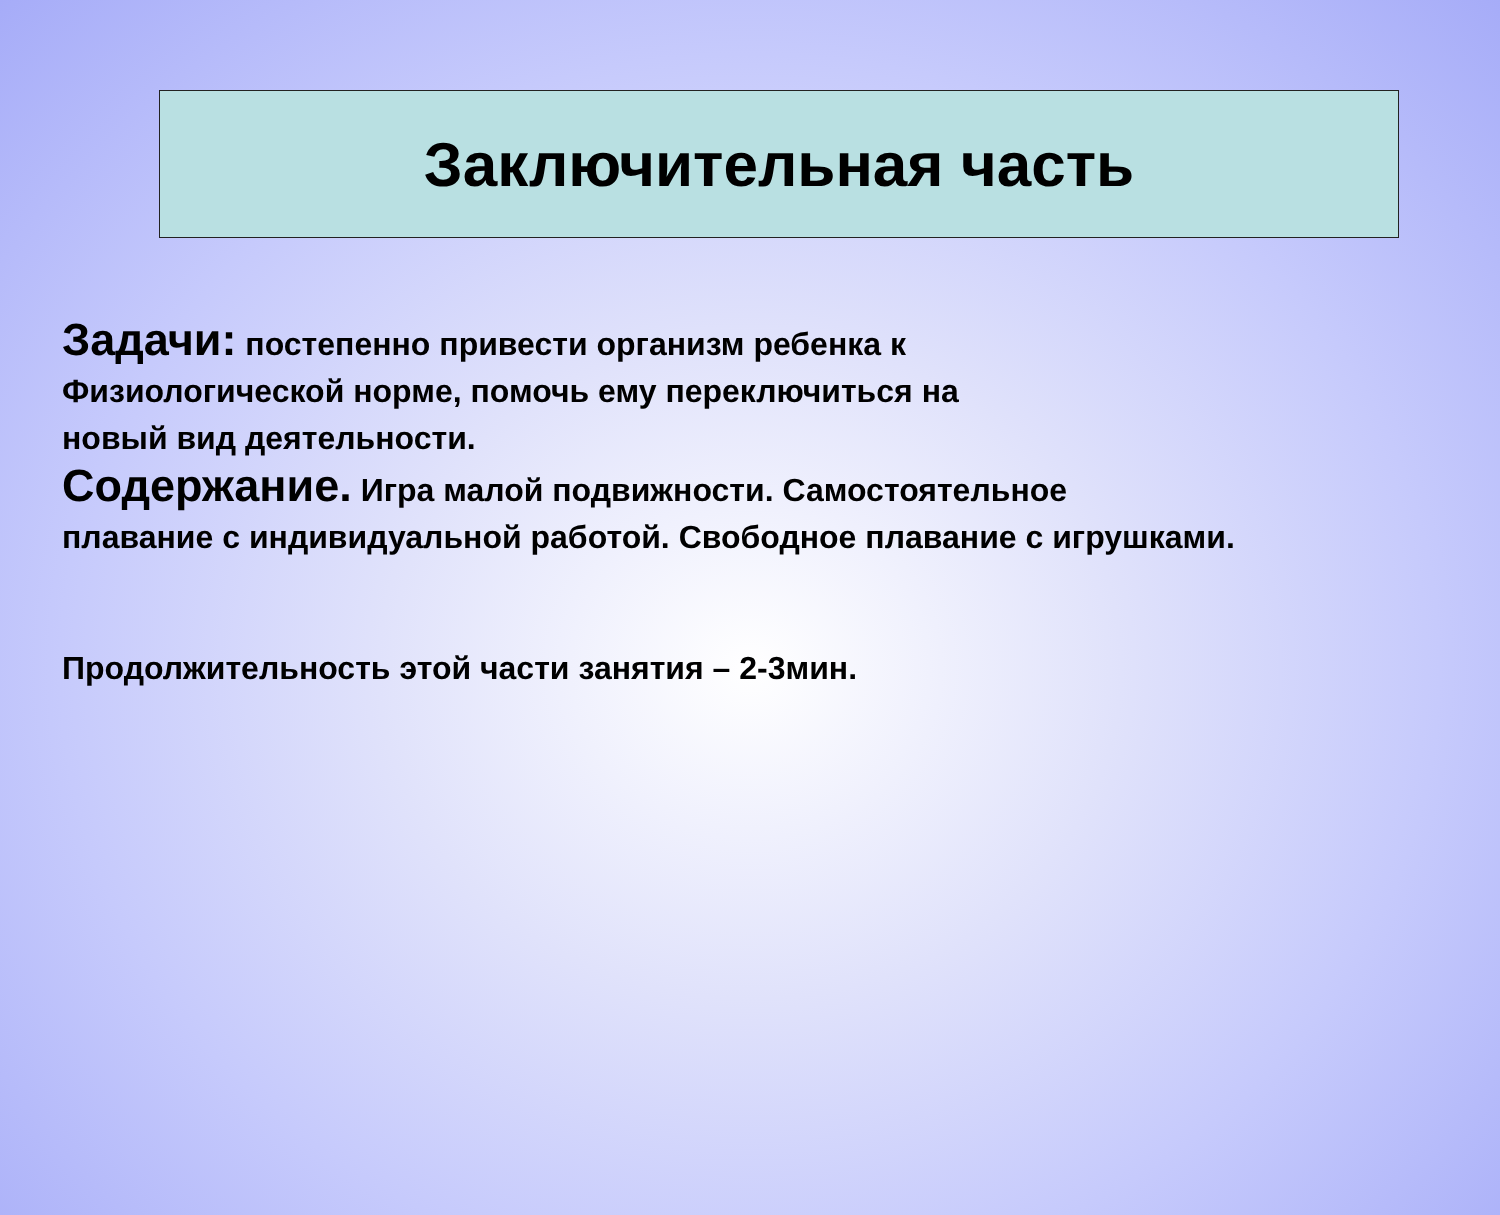Заключительная часть
Задачи: постепенно привести организм ребенка к
Физиологической норме, помочь ему переключиться на
новый вид деятельности.
Содержание. Игра малой подвижности. Самостоятельное
плавание с индивидуальной работой. Свободное плавание с игрушками.
Продолжительность этой части занятия – 2-3мин.